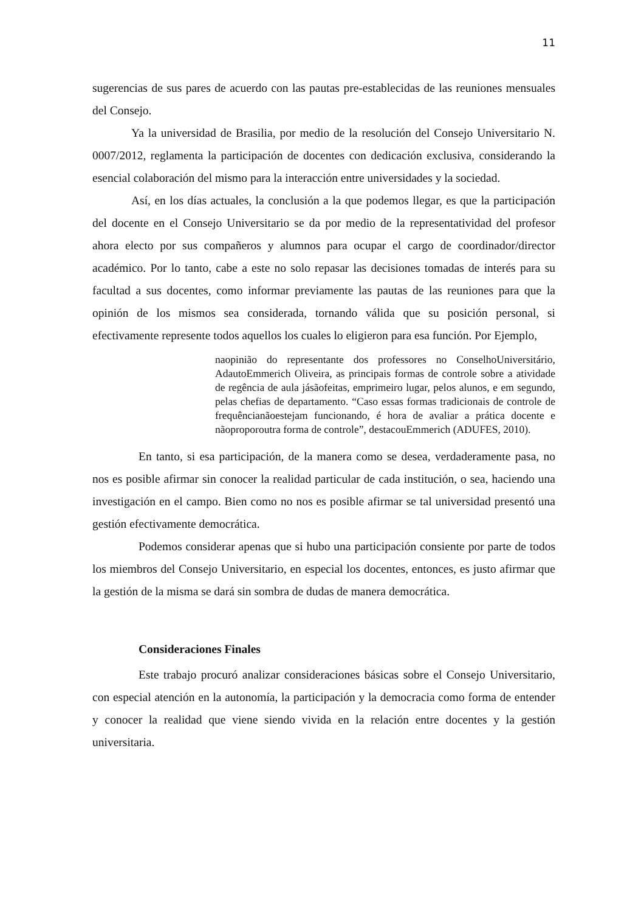11
sugerencias de sus pares de acuerdo con las pautas pre-establecidas de las reuniones mensuales del Consejo.
Ya la universidad de Brasilia, por medio de la resolución del Consejo Universitario N. 0007/2012, reglamenta la participación de docentes con dedicación exclusiva, considerando la esencial colaboración del mismo para la interacción entre universidades y la sociedad.
Así, en los días actuales, la conclusión a la que podemos llegar, es que la participación del docente en el Consejo Universitario se da por medio de la representatividad del profesor ahora electo por sus compañeros y alumnos para ocupar el cargo de coordinador/director académico. Por lo tanto, cabe a este no solo repasar las decisiones tomadas de interés para su facultad a sus docentes, como informar previamente las pautas de las reuniones para que la opinión de los mismos sea considerada, tornando válida que su posición personal, si efectivamente represente todos aquellos los cuales lo eligieron para esa función. Por Ejemplo,
naopinião do representante dos professores no ConselhoUniversitário, AdautoEmmerich Oliveira, as principais formas de controle sobre a atividade de regência de aula jásãofeitas, emprimeiro lugar, pelos alunos, e em segundo, pelas chefias de departamento. “Caso essas formas tradicionais de controle de frequêncianãoestejam funcionando, é hora de avaliar a prática docente e nãoproporoutra forma de controle”, destacouEmmerich (ADUFES, 2010).
En tanto, si esa participación, de la manera como se desea, verdaderamente pasa, no nos es posible afirmar sin conocer la realidad particular de cada institución, o sea, haciendo una investigación en el campo. Bien como no nos es posible afirmar se tal universidad presentó una gestión efectivamente democrática.
Podemos considerar apenas que si hubo una participación consiente por parte de todos los miembros del Consejo Universitario, en especial los docentes, entonces, es justo afirmar que la gestión de la misma se dará sin sombra de dudas de manera democrática.
Consideraciones Finales
Este trabajo procuró analizar consideraciones básicas sobre el Consejo Universitario, con especial atención en la autonomía, la participación y la democracia como forma de entender y conocer la realidad que viene siendo vivida en la relación entre docentes y la gestión universitaria.